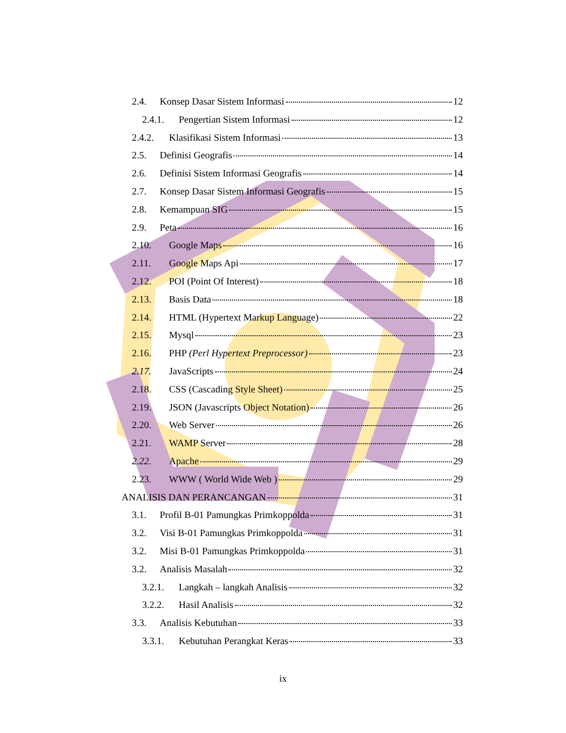2.4. Konsep Dasar Sistem Informasi 12
2.4.1. Pengertian Sistem Informasi 12
2.4.2. Klasifikasi Sistem Informasi 13
2.5. Definisi Geografis 14
2.6. Definisi Sistem Informasi Geografis 14
2.7. Konsep Dasar Sistem Informasi Geografis 15
2.8. Kemampuan SIG 15
2.9. Peta 16
2.10. Google Maps 16
2.11. Google Maps Api 17
2.12. POI (Point Of Interest) 18
2.13. Basis Data 18
2.14. HTML (Hypertext Markup Language) 22
2.15. Mysql 23
2.16. PHP (Perl Hypertext Preprocessor) 23
2.17. JavaScripts 24
2.18. CSS (Cascading Style Sheet) 25
2.19. JSON (Javascripts Object Notation) 26
2.20. Web Server 26
2.21. WAMP Server 28
2.22. Apache 29
2.23. WWW ( World Wide Web ) 29
ANALISIS DAN PERANCANGAN 31
3.1. Profil B-01 Pamungkas Primkoppolda 31
3.2. Visi B-01 Pamungkas Primkoppolda 31
3.2. Misi B-01 Pamungkas Primkoppolda 31
3.2. Analisis Masalah 32
3.2.1. Langkah – langkah Analisis 32
3.2.2. Hasil Analisis 32
3.3. Analisis Kebutuhan 33
3.3.1. Kebutuhan Perangkat Keras 33
ix